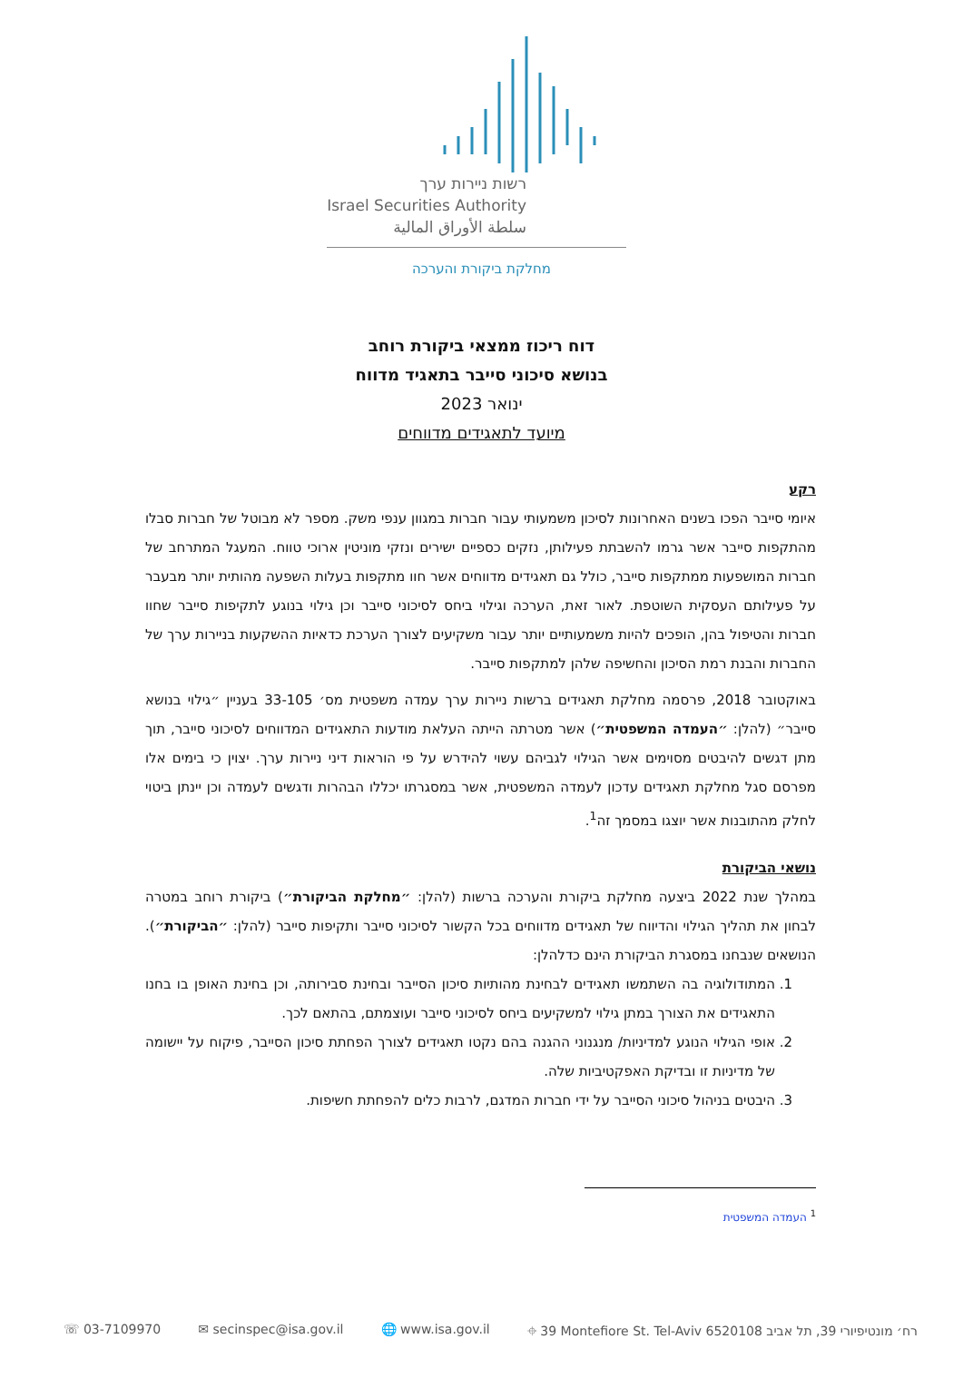רשות ניירות ערך
Israel Securities Authority
سلطة الأوراق المالية
מחלקת ביקורת והערכה
דוח ריכוז ממצאי ביקורת רוחב
בנושא סיכוני סייבר בתאגיד מדווח
ינואר 2023
מיועד לתאגידים מדווחים
רקע
איומי סייבר הפכו בשנים האחרונות לסיכון משמעותי עבור חברות במגוון ענפי משק. מספר לא מבוטל של חברות סבלו מהתקפות סייבר אשר גרמו להשבתת פעילותן, נזקים כספיים ישירים ונזקי מוניטין ארוכי טווח. המעגל המתרחב של חברות המושפעות ממתקפות סייבר, כולל גם תאגידים מדווחים אשר חוו מתקפות בעלות השפעה מהותית יותר מבעבר על פעילותם העסקית השוטפת. לאור זאת, הערכה וגילוי ביחס לסיכוני סייבר וכן גילוי בנוגע לתקיפות סייבר שחוו חברות והטיפול בהן, הופכים להיות משמעותיים יותר עבור משקיעים לצורך הערכת כדאיות ההשקעות בניירות ערך של החברות והבנת רמת הסיכון והחשיפה שלהן למתקפות סייבר.
באוקטובר 2018, פרסמה מחלקת תאגידים ברשות ניירות ערך עמדה משפטית מס׳ 33-105 בעניין ״גילוי בנושא סייבר״ (להלן: ״העמדה המשפטית״) אשר מטרתה הייתה העלאת מודעות התאגידים המדווחים לסיכוני סייבר, תוך מתן דגשים להיבטים מסוימים אשר הגילוי לגביהם עשוי להידרש על פי הוראות דיני ניירות ערך. יצוין כי בימים אלו מפרסם סגל מחלקת תאגידים עדכון לעמדה המשפטית, אשר במסגרתו יכללו הבהרות ודגשים לעמדה וכן יינתן ביטוי לחלק מהתובנות אשר יוצגו במסמך זה<sup>1</sup>.
נושאי הביקורת
במהלך שנת 2022 ביצעה מחלקת ביקורת והערכה ברשות (להלן: ״מחלקת הביקורת״) ביקורת רוחב במטרה לבחון את תהליך הגילוי והדיווח של תאגידים מדווחים בכל הקשור לסיכוני סייבר ותקיפות סייבר (להלן: ״הביקורת״). הנושאים שנבחנו במסגרת הביקורת הינם כדלהלן:
1. המתודולוגיה בה השתמשו תאגידים לבחינת מהותיות סיכון הסייבר ובחינת סבירותה, וכן בחינת האופן בו בחנו התאגידים את הצורך במתן גילוי למשקיעים ביחס לסיכוני סייבר ועוצמתם, בהתאם לכך.
2. אופי הגילוי הנוגע למדיניות/ מנגנוני ההגנה בהם נקטו תאגידים לצורך הפחתת סיכון הסייבר, פיקוח על יישומה של מדיניות זו ובדיקת האפקטיביות שלה.
3. היבטים בניהול סיכוני הסייבר על ידי חברות המדגם, לרבות כלים להפחתת חשיפות.
<sup>1</sup> העמדה המשפטית
☏ 03-7109970 ✉ secinspec@isa.gov.il 🌐 www.isa.gov.il ⌖ 39 Montefiore St. Tel-Aviv 6520108 רח׳ מונטיפיורי 39, תל אביב